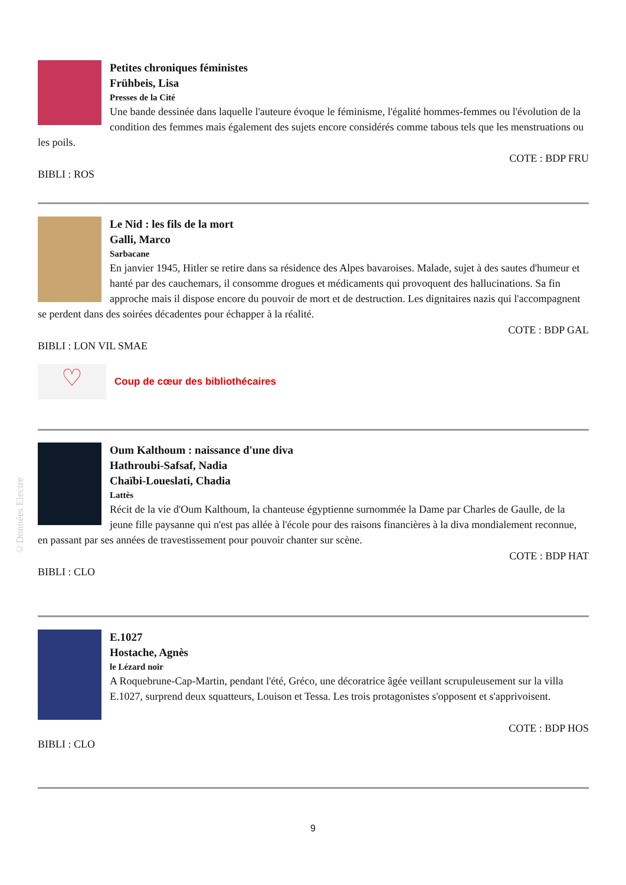Petites chroniques féministes
Frühbeis, Lisa
Presses de la Cité
Une bande dessinée dans laquelle l'auteure évoque le féminisme, l'égalité hommes-femmes ou l'évolution de la condition des femmes mais également des sujets encore considérés comme tabous tels que les menstruations ou les poils.
COTE : BDP FRU
BIBLI : ROS
Le Nid : les fils de la mort
Galli, Marco
Sarbacane
En janvier 1945, Hitler se retire dans sa résidence des Alpes bavaroises. Malade, sujet à des sautes d'humeur et hanté par des cauchemars, il consomme drogues et médicaments qui provoquent des hallucinations. Sa fin approche mais il dispose encore du pouvoir de mort et de destruction. Les dignitaires nazis qui l'accompagnent se perdent dans des soirées décadentes pour échapper à la réalité.
COTE : BDP GAL
BIBLI : LON VIL SMAE
♡
Coup de cœur des bibliothécaires
Oum Kalthoum : naissance d'une diva
Hathroubi-Safsaf, Nadia
Chaïbi-Loueslati, Chadia
Lattès
Récit de la vie d'Oum Kalthoum, la chanteuse égyptienne surnommée la Dame par Charles de Gaulle, de la jeune fille paysanne qui n'est pas allée à l'école pour des raisons financières à la diva mondialement reconnue, en passant par ses années de travestissement pour pouvoir chanter sur scène.
COTE : BDP HAT
BIBLI : CLO
E.1027
Hostache, Agnès
le Lézard noir
A Roquebrune-Cap-Martin, pendant l'été, Gréco, une décoratrice âgée veillant scrupuleusement sur la villa E.1027, surprend deux squatteurs, Louison et Tessa. Les trois protagonistes s'opposent et s'apprivoisent.
COTE : BDP HOS
BIBLI : CLO
©Données Electre
9